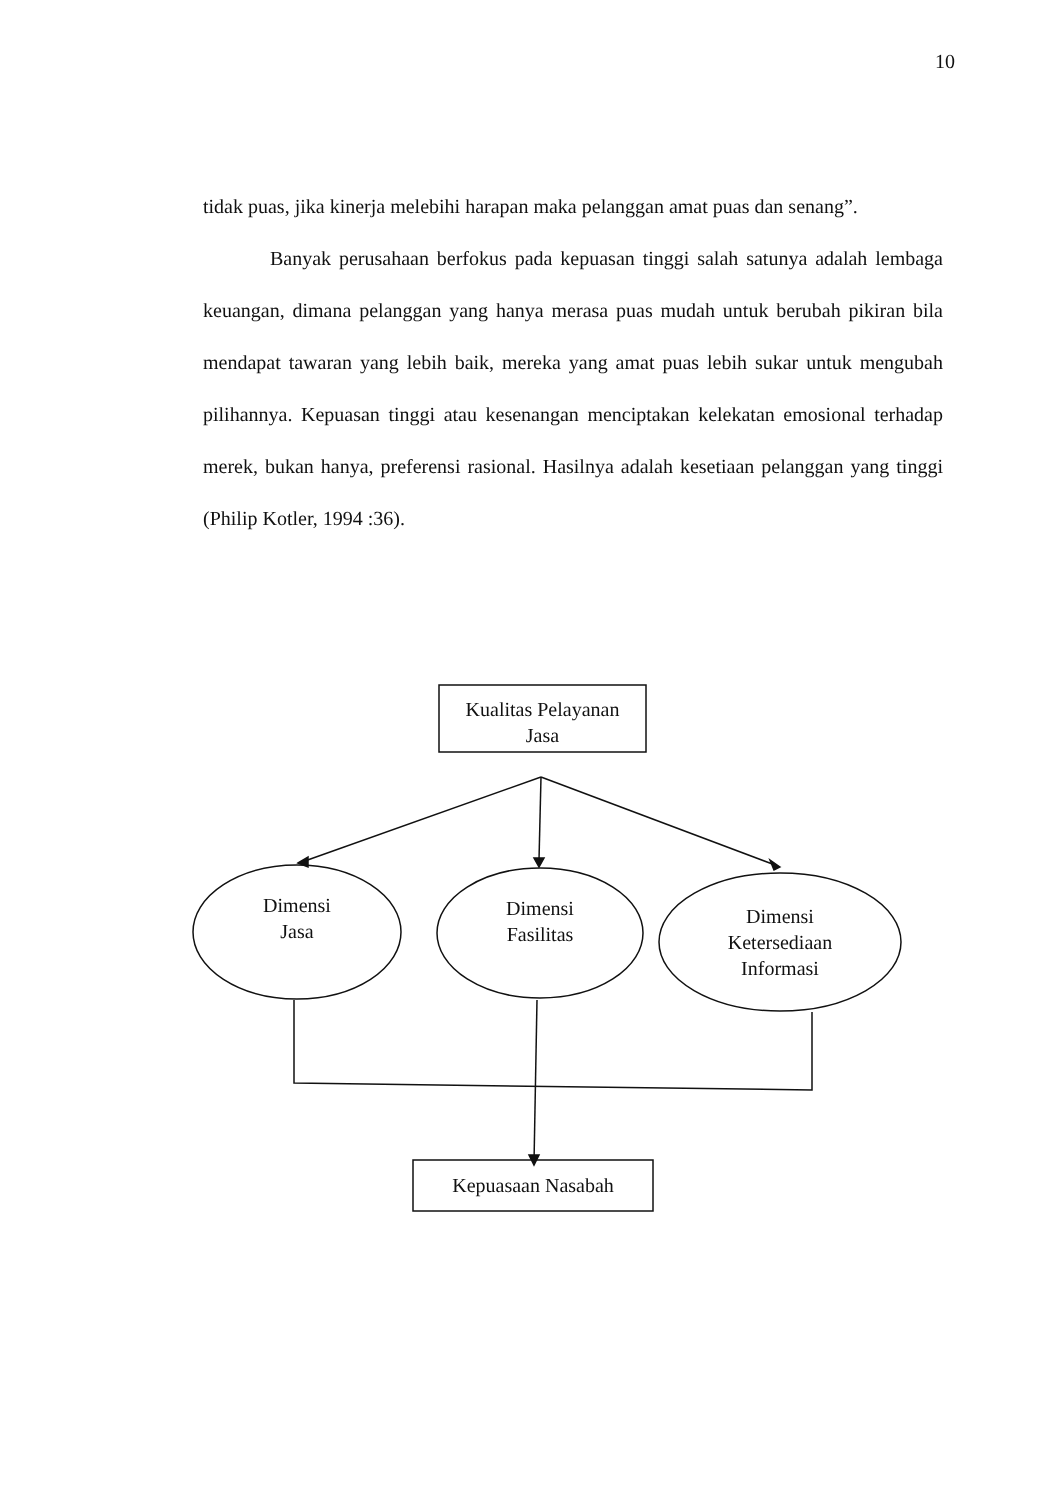10
tidak puas, jika kinerja melebihi harapan maka pelanggan amat puas dan senang”.
Banyak perusahaan berfokus pada kepuasan tinggi salah satunya adalah lembaga keuangan, dimana pelanggan yang hanya merasa puas mudah untuk berubah pikiran bila mendapat tawaran yang lebih baik, mereka yang amat puas lebih sukar untuk mengubah pilihannya. Kepuasan tinggi atau kesenangan menciptakan kelekatan emosional terhadap merek, bukan hanya, preferensi rasional. Hasilnya adalah kesetiaan pelanggan yang tinggi (Philip Kotler, 1994 :36).
Kualitas Pelayanan
Jasa
Dimensi
Jasa
Dimensi
Fasilitas
Dimensi
Ketersediaan
Informasi
Kepuasaan Nasabah